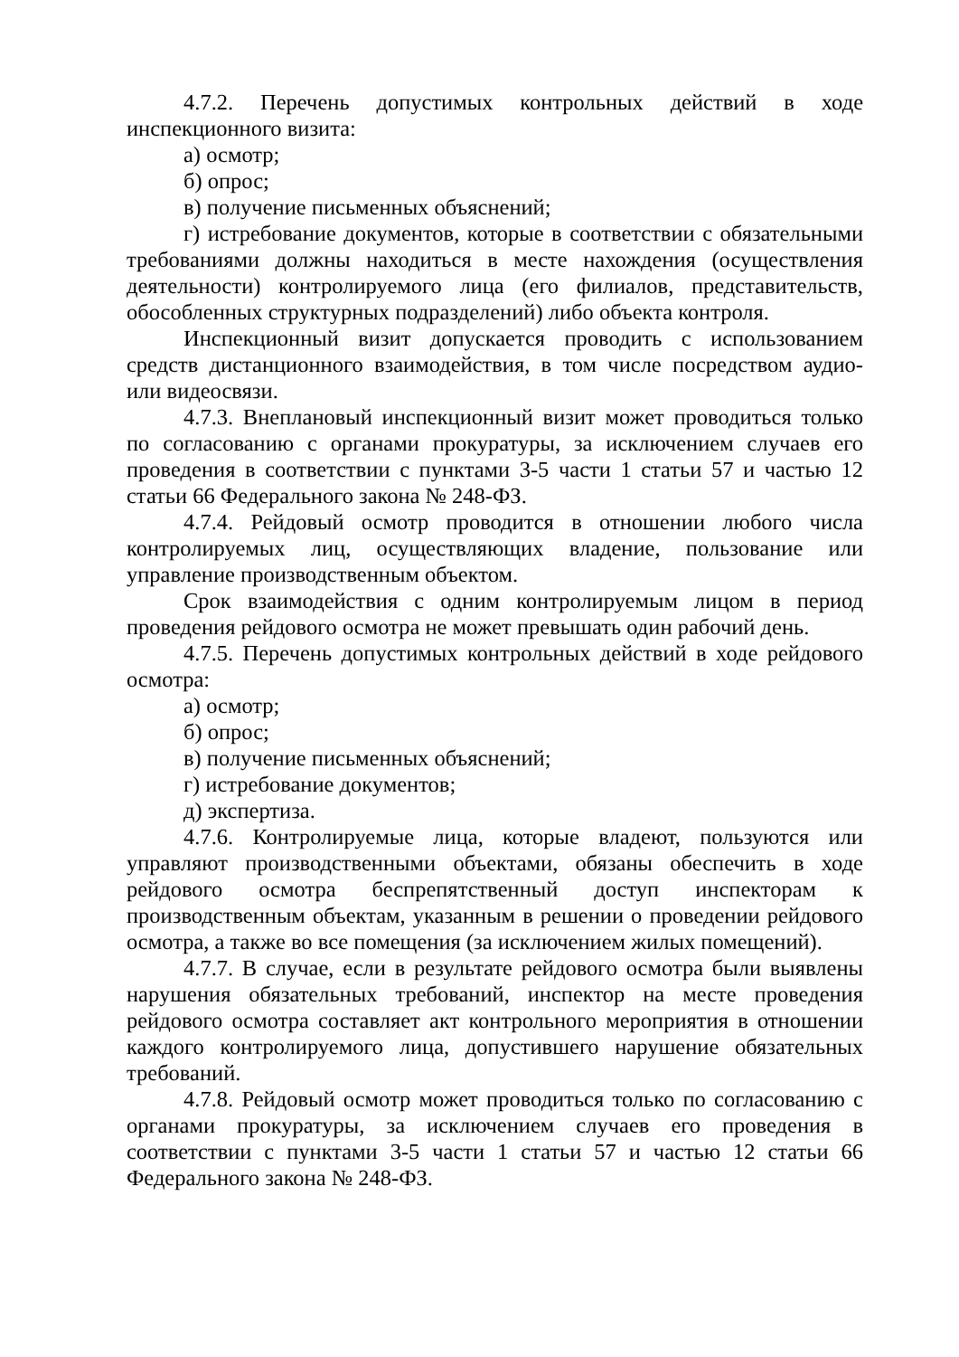4.7.2. Перечень допустимых контрольных действий в ходе инспекционного визита:
а) осмотр;
б) опрос;
в) получение письменных объяснений;
г) истребование документов, которые в соответствии с обязательными требованиями должны находиться в месте нахождения (осуществления деятельности) контролируемого лица (его филиалов, представительств, обособленных структурных подразделений) либо объекта контроля.
Инспекционный визит допускается проводить с использованием средств дистанционного взаимодействия, в том числе посредством аудио- или видеосвязи.
4.7.3. Внеплановый инспекционный визит может проводиться только по согласованию с органами прокуратуры, за исключением случаев его проведения в соответствии с пунктами 3-5 части 1 статьи 57 и частью 12 статьи 66 Федерального закона № 248-ФЗ.
4.7.4. Рейдовый осмотр проводится в отношении любого числа контролируемых лиц, осуществляющих владение, пользование или управление производственным объектом.
Срок взаимодействия с одним контролируемым лицом в период проведения рейдового осмотра не может превышать один рабочий день.
4.7.5. Перечень допустимых контрольных действий в ходе рейдового осмотра:
а) осмотр;
б) опрос;
в) получение письменных объяснений;
г) истребование документов;
д) экспертиза.
4.7.6. Контролируемые лица, которые владеют, пользуются или управляют производственными объектами, обязаны обеспечить в ходе рейдового осмотра беспрепятственный доступ инспекторам к производственным объектам, указанным в решении о проведении рейдового осмотра, а также во все помещения (за исключением жилых помещений).
4.7.7. В случае, если в результате рейдового осмотра были выявлены нарушения обязательных требований, инспектор на месте проведения рейдового осмотра составляет акт контрольного мероприятия в отношении каждого контролируемого лица, допустившего нарушение обязательных требований.
4.7.8. Рейдовый осмотр может проводиться только по согласованию с органами прокуратуры, за исключением случаев его проведения в соответствии с пунктами 3-5 части 1 статьи 57 и частью 12 статьи 66 Федерального закона № 248-ФЗ.